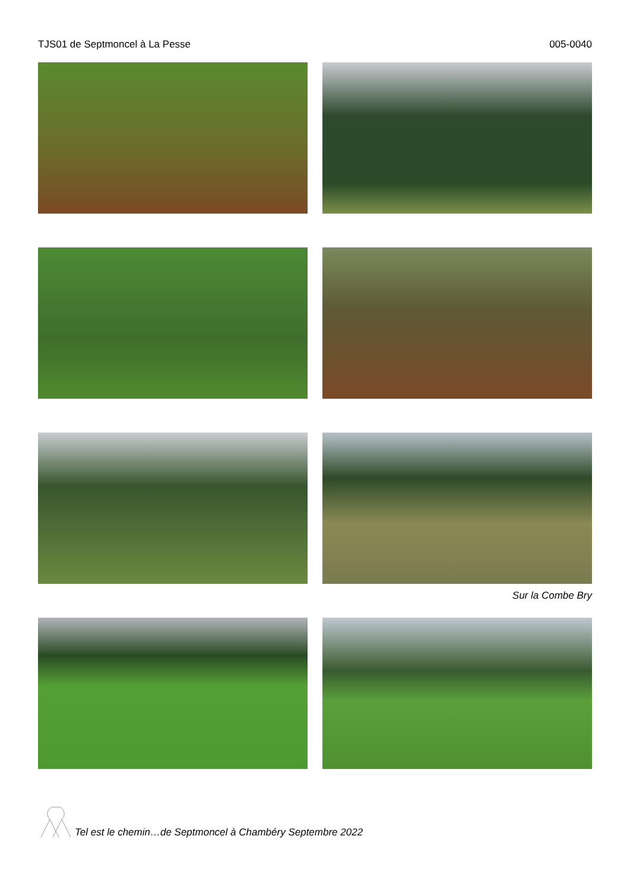TJS01 de Septmoncel à La Pesse 005-0040
Sur la Combe Bry
Tel est le chemin…de Septmoncel à Chambéry Septembre 2022